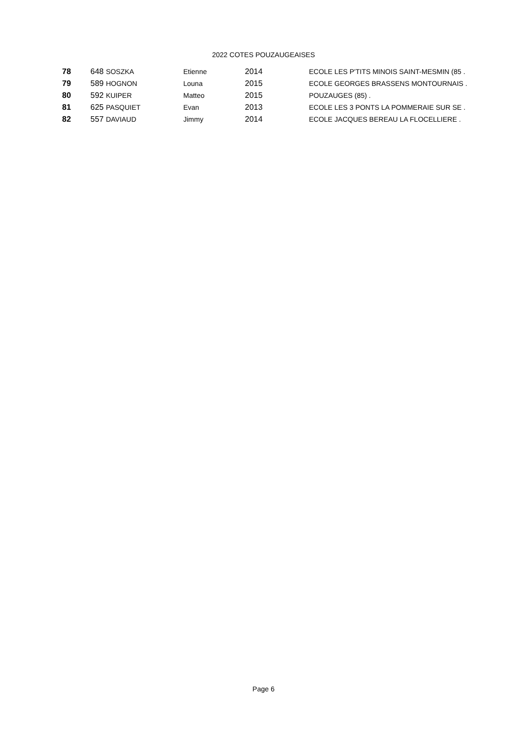2022 COTES POUZAUGEAISES
| 78 | 648 SOSZKA | Etienne | 2014 | ECOLE LES P'TITS MINOIS SAINT-MESMIN (85 . |
| 79 | 589 HOGNON | Louna | 2015 | ECOLE GEORGES BRASSENS MONTOURNAIS . |
| 80 | 592 KUIPER | Matteo | 2015 | POUZAUGES (85) . |
| 81 | 625 PASQUIET | Evan | 2013 | ECOLE LES 3 PONTS LA POMMERAIE SUR SE . |
| 82 | 557 DAVIAUD | Jimmy | 2014 | ECOLE JACQUES BEREAU LA FLOCELLIERE . |
Page 6